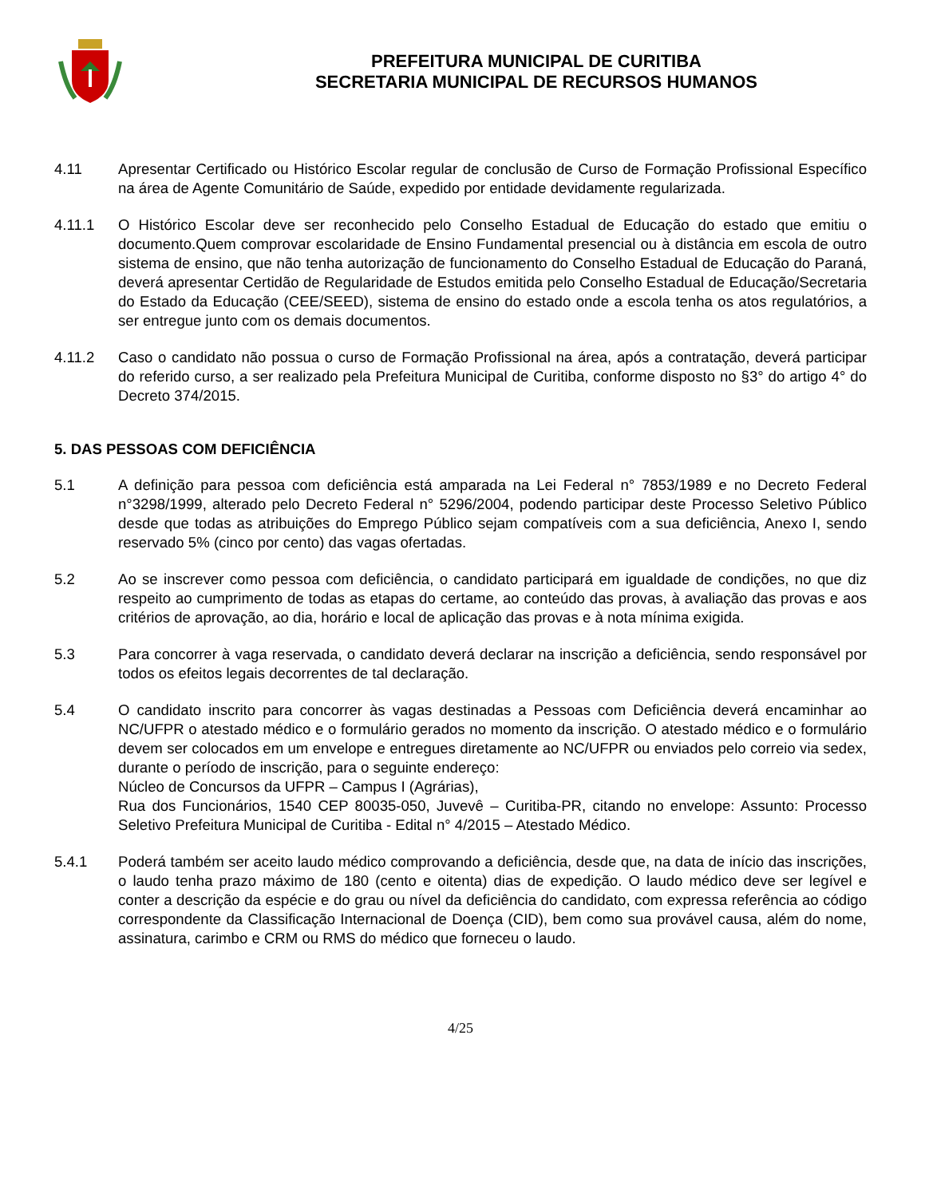PREFEITURA MUNICIPAL DE CURITIBA
SECRETARIA MUNICIPAL DE RECURSOS HUMANOS
4.11 Apresentar Certificado ou Histórico Escolar regular de conclusão de Curso de Formação Profissional Específico na área de Agente Comunitário de Saúde, expedido por entidade devidamente regularizada.
4.11.1 O Histórico Escolar deve ser reconhecido pelo Conselho Estadual de Educação do estado que emitiu o documento.Quem comprovar escolaridade de Ensino Fundamental presencial ou à distância em escola de outro sistema de ensino, que não tenha autorização de funcionamento do Conselho Estadual de Educação do Paraná, deverá apresentar Certidão de Regularidade de Estudos emitida pelo Conselho Estadual de Educação/Secretaria do Estado da Educação (CEE/SEED), sistema de ensino do estado onde a escola tenha os atos regulatórios, a ser entregue junto com os demais documentos.
4.11.2 Caso o candidato não possua o curso de Formação Profissional na área, após a contratação, deverá participar do referido curso, a ser realizado pela Prefeitura Municipal de Curitiba, conforme disposto no §3° do artigo 4° do Decreto 374/2015.
5. DAS PESSOAS COM DEFICIÊNCIA
5.1 A definição para pessoa com deficiência está amparada na Lei Federal n° 7853/1989 e no Decreto Federal n°3298/1999, alterado pelo Decreto Federal n° 5296/2004, podendo participar deste Processo Seletivo Público desde que todas as atribuições do Emprego Público sejam compatíveis com a sua deficiência, Anexo I, sendo reservado 5% (cinco por cento) das vagas ofertadas.
5.2 Ao se inscrever como pessoa com deficiência, o candidato participará em igualdade de condições, no que diz respeito ao cumprimento de todas as etapas do certame, ao conteúdo das provas, à avaliação das provas e aos critérios de aprovação, ao dia, horário e local de aplicação das provas e à nota mínima exigida.
5.3 Para concorrer à vaga reservada, o candidato deverá declarar na inscrição a deficiência, sendo responsável por todos os efeitos legais decorrentes de tal declaração.
5.4 O candidato inscrito para concorrer às vagas destinadas a Pessoas com Deficiência deverá encaminhar ao NC/UFPR o atestado médico e o formulário gerados no momento da inscrição. O atestado médico e o formulário devem ser colocados em um envelope e entregues diretamente ao NC/UFPR ou enviados pelo correio via sedex, durante o período de inscrição, para o seguinte endereço:
Núcleo de Concursos da UFPR – Campus I (Agrárias),
Rua dos Funcionários, 1540 CEP 80035-050, Juvevê – Curitiba-PR, citando no envelope: Assunto: Processo Seletivo Prefeitura Municipal de Curitiba - Edital n° 4/2015 – Atestado Médico.
5.4.1 Poderá também ser aceito laudo médico comprovando a deficiência, desde que, na data de início das inscrições, o laudo tenha prazo máximo de 180 (cento e oitenta) dias de expedição. O laudo médico deve ser legível e conter a descrição da espécie e do grau ou nível da deficiência do candidato, com expressa referência ao código correspondente da Classificação Internacional de Doença (CID), bem como sua provável causa, além do nome, assinatura, carimbo e CRM ou RMS do médico que forneceu o laudo.
4/25